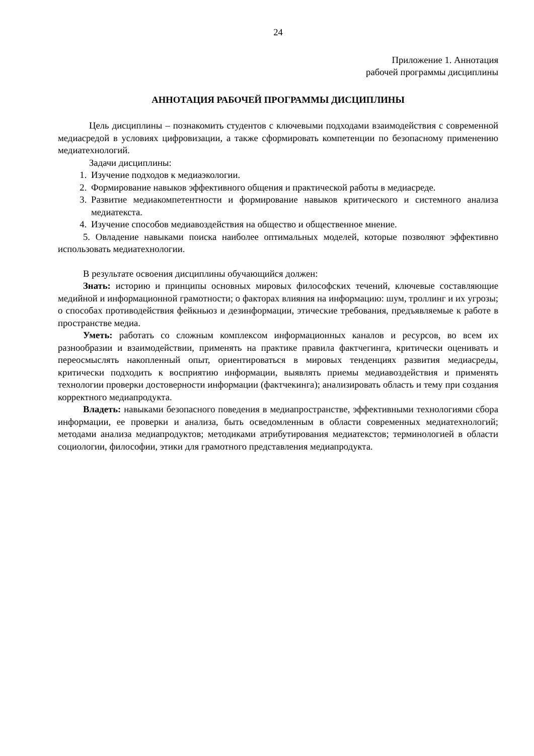24
Приложение 1. Аннотация
рабочей программы дисциплины
АННОТАЦИЯ РАБОЧЕЙ ПРОГРАММЫ ДИСЦИПЛИНЫ
Цель дисциплины – познакомить студентов с ключевыми подходами взаимодействия с современной медиасредой в условиях цифровизации, а также сформировать компетенции по безопасному применению медиатехнологий.
Задачи дисциплины:
1. Изучение подходов к медиаэкологии.
2. Формирование навыков эффективного общения и практической работы в медиасреде.
3. Развитие медиакомпетентности и формирование навыков критического и системного анализа медиатекста.
4. Изучение способов медиавоздействия на общество и общественное мнение.
5. Овладение навыками поиска наиболее оптимальных моделей, которые позволяют эффективно использовать медиатехнологии.
В результате освоения дисциплины обучающийся должен:
Знать: историю и принципы основных мировых философских течений, ключевые составляющие медийной и информационной грамотности; о факторах влияния на информацию: шум, троллинг и их угрозы; о способах противодействия фейкньюз и дезинформации, этические требования, предъявляемые к работе в пространстве медиа.
Уметь: работать со сложным комплексом информационных каналов и ресурсов, во всем их разнообразии и взаимодействии, применять на практике правила фактчегинга, критически оценивать и переосмыслять накопленный опыт, ориентироваться в мировых тенденциях развития медиасреды, критически подходить к восприятию информации, выявлять приемы медиавоздействия и применять технологии проверки достоверности информации (фактчекинга); анализировать область и тему при создания корректного медиапродукта.
Владеть: навыками безопасного поведения в медиапространстве, эффективными технологиями сбора информации, ее проверки и анализа, быть осведомленным в области современных медиатехнологий; методами анализа медиапродуктов; методиками атрибутирования медиатекстов; терминологией в области социологии, философии, этики для грамотного представления медиапродукта.